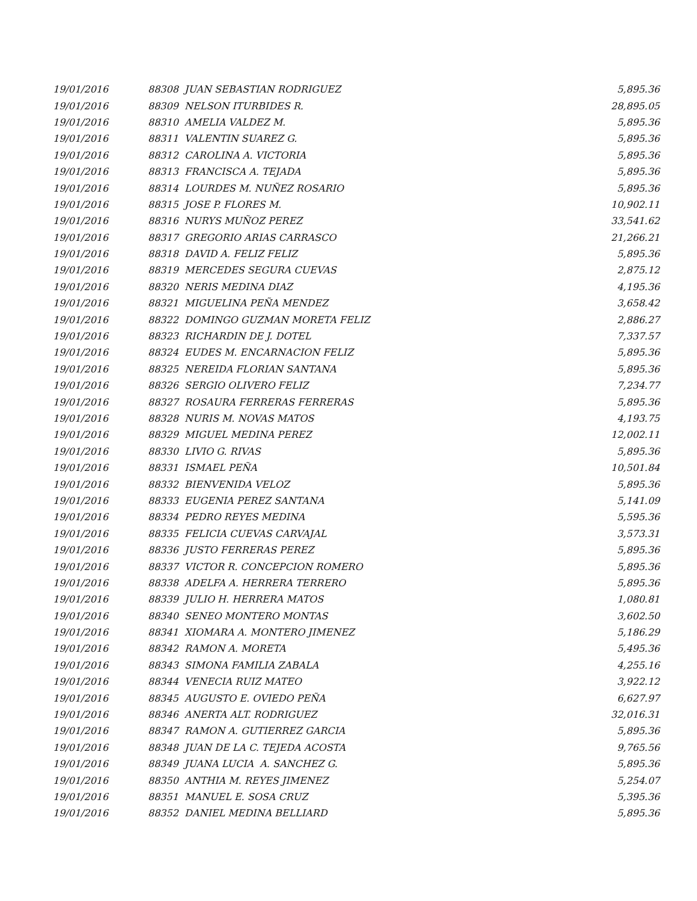| 19/01/2016 | 88308 JUAN SEBASTIAN RODRIGUEZ | 5,895.36 |
| 19/01/2016 | 88309 NELSON ITURBIDES R. | 28,895.05 |
| 19/01/2016 | 88310 AMELIA VALDEZ M. | 5,895.36 |
| 19/01/2016 | 88311 VALENTIN SUAREZ G. | 5,895.36 |
| 19/01/2016 | 88312 CAROLINA A. VICTORIA | 5,895.36 |
| 19/01/2016 | 88313 FRANCISCA A. TEJADA | 5,895.36 |
| 19/01/2016 | 88314 LOURDES M. NUÑEZ ROSARIO | 5,895.36 |
| 19/01/2016 | 88315 JOSE P. FLORES M. | 10,902.11 |
| 19/01/2016 | 88316 NURYS MUÑOZ PEREZ | 33,541.62 |
| 19/01/2016 | 88317 GREGORIO ARIAS CARRASCO | 21,266.21 |
| 19/01/2016 | 88318 DAVID A. FELIZ FELIZ | 5,895.36 |
| 19/01/2016 | 88319 MERCEDES SEGURA CUEVAS | 2,875.12 |
| 19/01/2016 | 88320 NERIS MEDINA DIAZ | 4,195.36 |
| 19/01/2016 | 88321 MIGUELINA PEÑA MENDEZ | 3,658.42 |
| 19/01/2016 | 88322 DOMINGO GUZMAN MORETA FELIZ | 2,886.27 |
| 19/01/2016 | 88323 RICHARDIN DE J. DOTEL | 7,337.57 |
| 19/01/2016 | 88324 EUDES M. ENCARNACION FELIZ | 5,895.36 |
| 19/01/2016 | 88325 NEREIDA FLORIAN SANTANA | 5,895.36 |
| 19/01/2016 | 88326 SERGIO OLIVERO FELIZ | 7,234.77 |
| 19/01/2016 | 88327 ROSAURA FERRERAS FERRERAS | 5,895.36 |
| 19/01/2016 | 88328 NURIS M. NOVAS MATOS | 4,193.75 |
| 19/01/2016 | 88329 MIGUEL MEDINA PEREZ | 12,002.11 |
| 19/01/2016 | 88330 LIVIO G. RIVAS | 5,895.36 |
| 19/01/2016 | 88331 ISMAEL PEÑA | 10,501.84 |
| 19/01/2016 | 88332 BIENVENIDA VELOZ | 5,895.36 |
| 19/01/2016 | 88333 EUGENIA PEREZ SANTANA | 5,141.09 |
| 19/01/2016 | 88334 PEDRO REYES MEDINA | 5,595.36 |
| 19/01/2016 | 88335 FELICIA CUEVAS CARVAJAL | 3,573.31 |
| 19/01/2016 | 88336 JUSTO FERRERAS PEREZ | 5,895.36 |
| 19/01/2016 | 88337 VICTOR R. CONCEPCION ROMERO | 5,895.36 |
| 19/01/2016 | 88338 ADELFA A. HERRERA TERRERO | 5,895.36 |
| 19/01/2016 | 88339 JULIO H. HERRERA MATOS | 1,080.81 |
| 19/01/2016 | 88340 SENEO MONTERO MONTAS | 3,602.50 |
| 19/01/2016 | 88341 XIOMARA A. MONTERO JIMENEZ | 5,186.29 |
| 19/01/2016 | 88342 RAMON A. MORETA | 5,495.36 |
| 19/01/2016 | 88343 SIMONA FAMILIA ZABALA | 4,255.16 |
| 19/01/2016 | 88344 VENECIA RUIZ MATEO | 3,922.12 |
| 19/01/2016 | 88345 AUGUSTO E. OVIEDO PEÑA | 6,627.97 |
| 19/01/2016 | 88346 ANERTA ALT. RODRIGUEZ | 32,016.31 |
| 19/01/2016 | 88347 RAMON A. GUTIERREZ GARCIA | 5,895.36 |
| 19/01/2016 | 88348 JUAN DE LA C. TEJEDA ACOSTA | 9,765.56 |
| 19/01/2016 | 88349 JUANA LUCIA A. SANCHEZ G. | 5,895.36 |
| 19/01/2016 | 88350 ANTHIA M. REYES JIMENEZ | 5,254.07 |
| 19/01/2016 | 88351 MANUEL E. SOSA CRUZ | 5,395.36 |
| 19/01/2016 | 88352 DANIEL MEDINA BELLIARD | 5,895.36 |